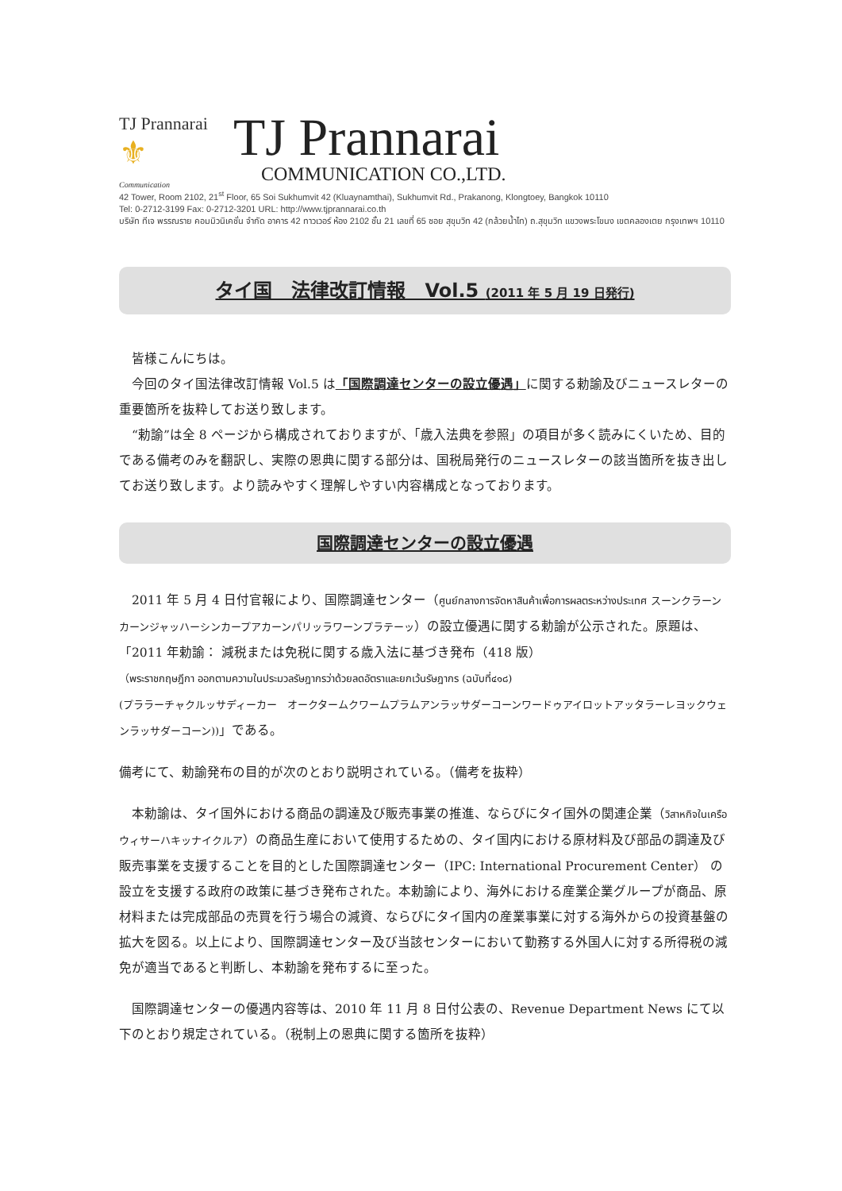TJ Prannarai ⚜
Communication
TJ Prannarai
COMMUNICATION CO.,LTD.
42 Tower, Room 2102, 21<sup>st</sup> Floor, 65 Soi Sukhumvit 42 (Kluaynamthai), Sukhumvit Rd., Prakanong, Klongtoey, Bangkok 10110
Tel: 0-2712-3199 Fax: 0-2712-3201 URL: http://www.tjprannarai.co.th
บริษัท ทีเจ พรรณราย คอมมิวนิเคชั่น จำกัด อาคาร 42 ทาวเวอร์ ห้อง 2102 ชั้น 21 เลขที่ 65 ซอย สุขุมวิท 42 (กล้วยน้ำไท) ถ.สุขุมวิท แขวงพระโขนง เขตคลองเตย กรุงเทพฯ 10110
タイ国　法律改訂情報　Vol.5 (2011 年 5 月 19 日発行)
　皆様こんにちは。
　今回のタイ国法律改訂情報 Vol.5 は「国際調達センターの設立優遇」に関する勅諭及びニュースレターの重要箇所を抜粋してお送り致します。
　“勅諭”は全 8 ページから構成されておりますが、「歳入法典を参照」の項目が多く読みにくいため、目的である備考のみを翻訳し、実際の恩典に関する部分は、国税局発行のニュースレターの該当箇所を抜き出してお送り致します。より読みやすく理解しやすい内容構成となっております。
国際調達センターの設立優遇
　2011 年 5 月 4 日付官報により、国際調達センター（ศูนย์กลางการจัดหาสินค้าเพื่อการผลตระหว่างประเทศ スーンクラーンカーンジャッハーシンカープアカーンパリッラワーンプラテーッ）の設立優遇に関する勅諭が公示された。原題は、「2011 年勅諭： 減税または免税に関する歳入法に基づき発布（418 版）
（พระราชกฤษฎีกา ออกตามความในประมวลรัษฎากรว่าด้วยลดอัตราและยกเว้นรัษฎากร (ฉบับที่๔๑๘)
(プララーチャクルッサディーカー　オークタームクワームプラムアンラッサダーコーンワードゥアイロットアッタラーレヨックウェンラッサダーコーン))」である。
備考にて、勅諭発布の目的が次のとおり説明されている。（備考を抜粋）
　本勅諭は、タイ国外における商品の調達及び販売事業の推進、ならびにタイ国外の関連企業（วิสาหกิจในเครือ ウィサーハキッナイクルア）の商品生産において使用するための、タイ国内における原材料及び部品の調達及び販売事業を支援することを目的とした国際調達センター（IPC: International Procurement Center） の設立を支援する政府の政策に基づき発布された。本勅諭により、海外における産業企業グループが商品、原材料または完成部品の売買を行う場合の減資、ならびにタイ国内の産業事業に対する海外からの投資基盤の拡大を図る。以上により、国際調達センター及び当該センターにおいて勤務する外国人に対する所得税の減免が適当であると判断し、本勅諭を発布するに至った。
　国際調達センターの優遇内容等は、2010 年 11 月 8 日付公表の、Revenue Department News にて以下のとおり規定されている。（税制上の恩典に関する箇所を抜粋）